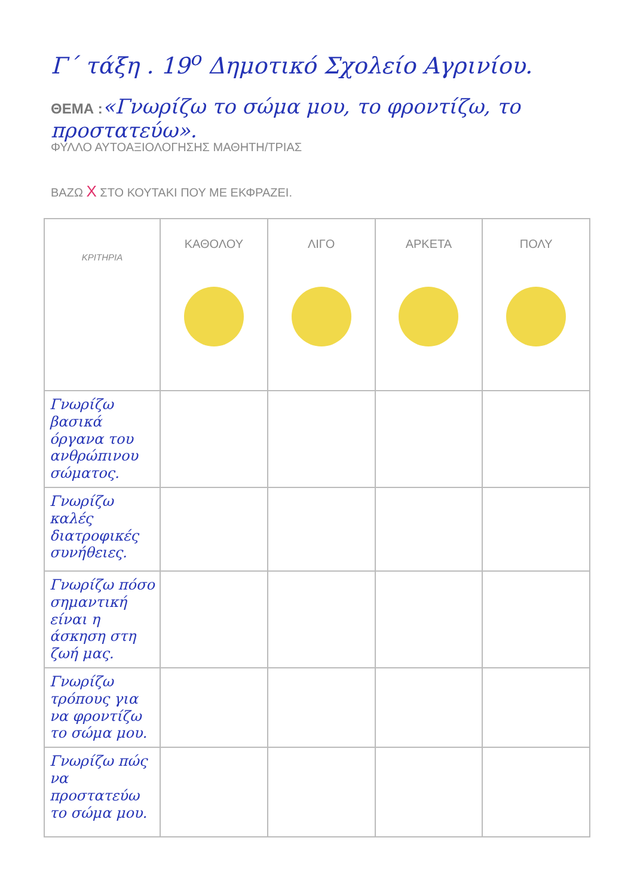Γ΄ τάξη . 19<sup>ο</sup> Δημοτικό Σχολείο Αγρινίου.
ΘΕΜΑ :«Γνωρίζω το σώμα μου, το φροντίζω, το προστατεύω».
ΦΥΛΛΟ ΑΥΤΟΑΞΙΟΛΟΓΗΣΗΣ ΜΑΘΗΤΗ/ΤΡΙΑΣ
ΒΑΖΩ X ΣΤΟ ΚΟΥΤΑΚΙ ΠΟΥ ΜΕ ΕΚΦΡΑΖΕΙ.
| ΚΡΙΤΗΡΙΑ | ΚΑΘΟΛΟΥ | ΛΙΓΟ | ΑΡΚΕΤΑ | ΠΟΛΥ |
| --- | --- | --- | --- | --- |
| Γνωρίζω βασικά όργανα του ανθρώπινου σώματος. | | | | |
| Γνωρίζω καλές διατροφικές συνήθειες. | | | | |
| Γνωρίζω πόσο σημαντική είναι η άσκηση στη ζωή μας. | | | | |
| Γνωρίζω τρόπους για να φροντίζω το σώμα μου. | | | | |
| Γνωρίζω πώς να προστατεύω το σώμα μου. | | | | |